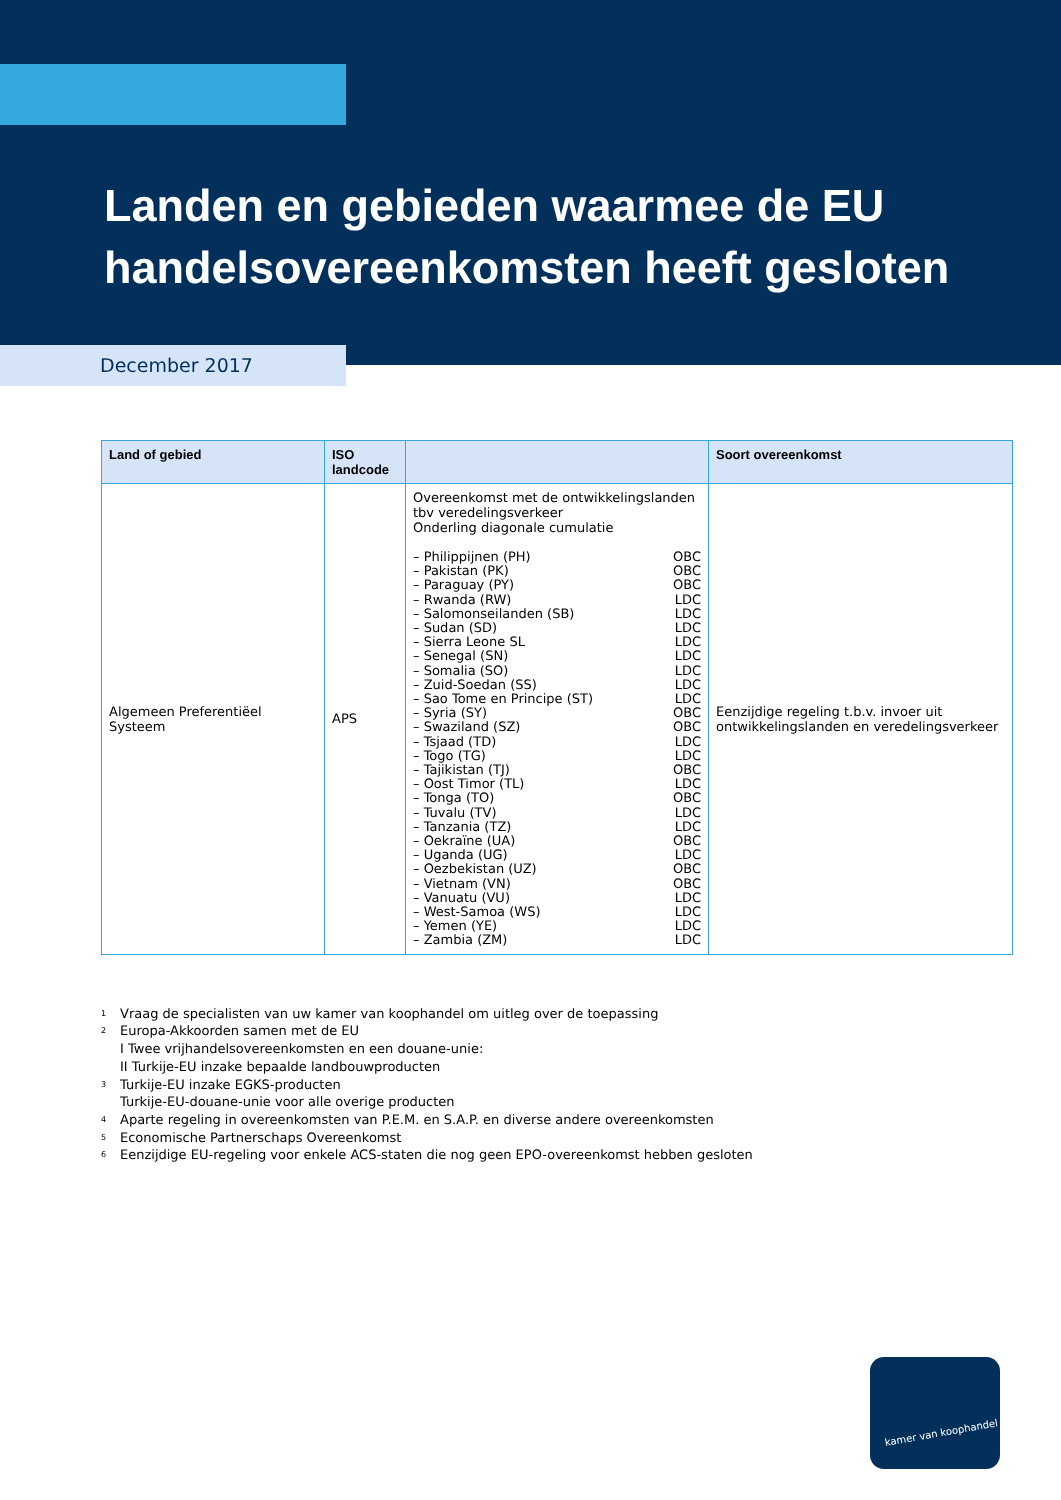Landen en gebieden waarmee de EU
handelsovereenkomsten heeft gesloten
December 2017
| Land of gebied | ISO landcode | | Soort overeenkomst |
| --- | --- | --- | --- |
| Algemeen Preferentiëel Systeem | APS | Overeenkomst met de ontwikkelingslanden tbv veredelingsverkeer Onderling diagonale cumulatie – Philippijnen (PH) OBC – Pakistan (PK) OBC – Paraguay (PY) OBC – Rwanda (RW) LDC – Salomonseilanden (SB) LDC – Sudan (SD) LDC – Sierra Leone SL LDC – Senegal (SN) LDC – Somalia (SO) LDC – Zuid-Soedan (SS) LDC – Sao Tome en Principe (ST) LDC – Syria (SY) OBC – Swaziland (SZ) OBC – Tsjaad (TD) LDC – Togo (TG) LDC – Tajikistan (TJ) OBC – Oost Timor (TL) LDC – Tonga (TO) OBC – Tuvalu (TV) LDC – Tanzania (TZ) LDC – Oekraïne (UA) OBC – Uganda (UG) LDC – Oezbekistan (UZ) OBC – Vietnam (VN) OBC – Vanuatu (VU) LDC – West-Samoa (WS) LDC – Yemen (YE) LDC – Zambia (ZM) LDC | Eenzijdige regeling t.b.v. invoer uit ontwikkelingslanden en veredelingsverkeer |
1 Vraag de specialisten van uw kamer van koophandel om uitleg over de toepassing
2 Europa-Akkoorden samen met de EU
I Twee vrijhandelsovereenkomsten en een douane-unie:
II Turkije-EU inzake bepaalde landbouwproducten
3 Turkije-EU inzake EGKS-producten
Turkije-EU-douane-unie voor alle overige producten
4 Aparte regeling in overeenkomsten van P.E.M. en S.A.P. en diverse andere overeenkomsten
5 Economische Partnerschaps Overeenkomst
6 Eenzijdige EU-regeling voor enkele ACS-staten die nog geen EPO-overeenkomst hebben gesloten
kamer van koophandel